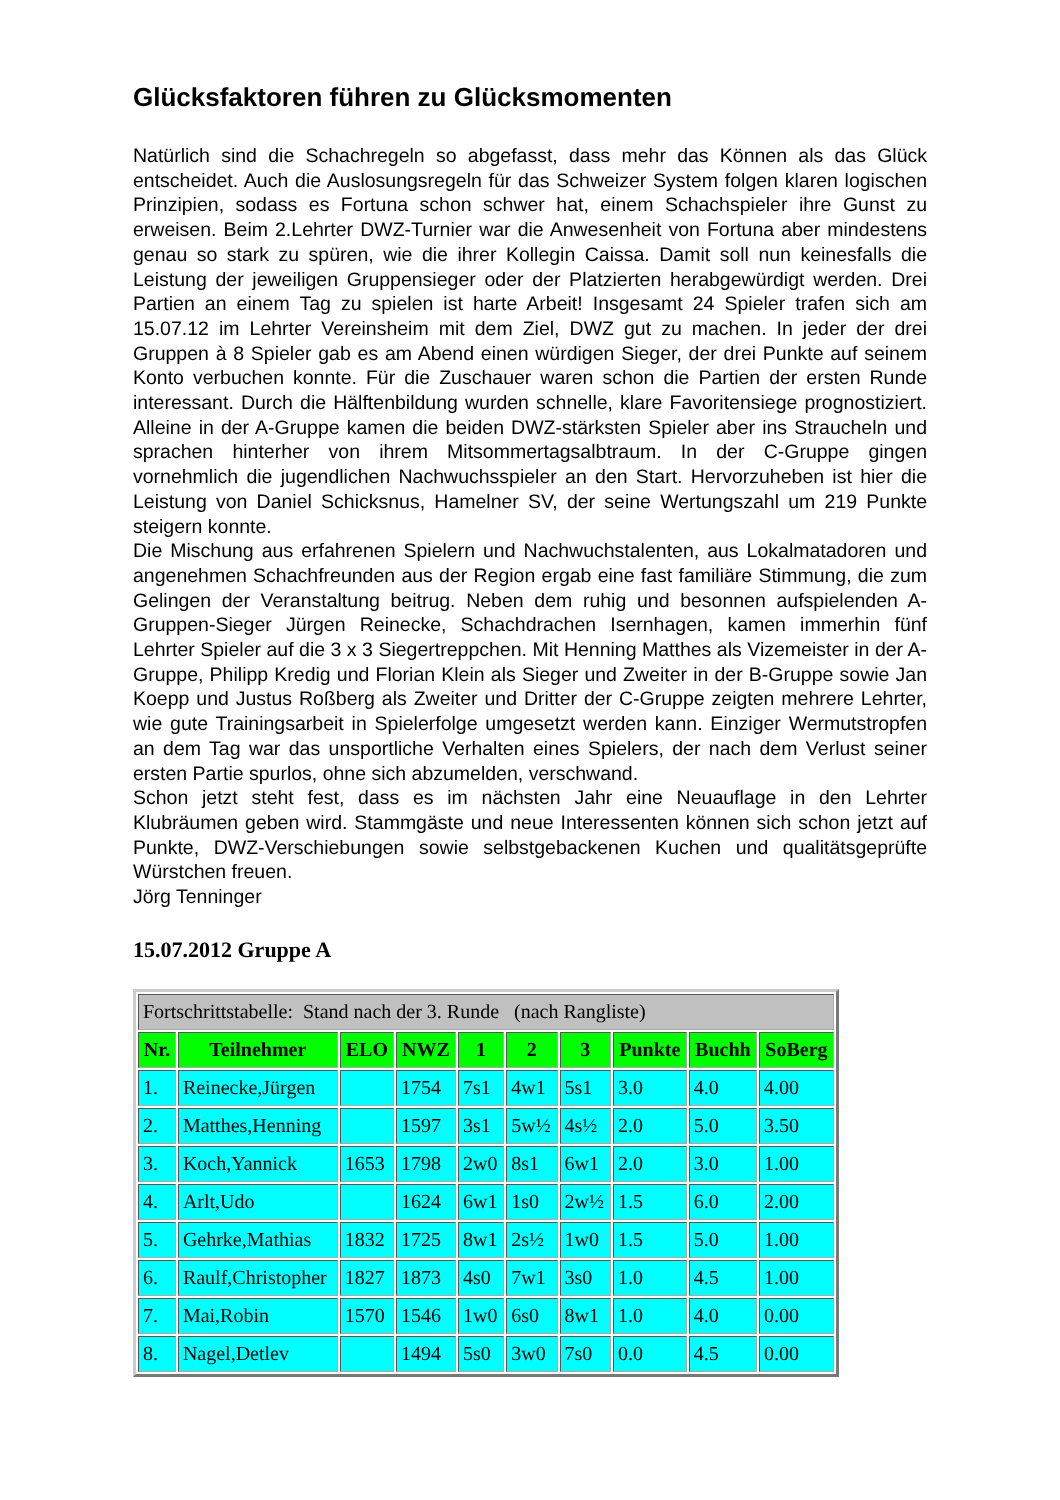Glücksfaktoren führen zu Glücksmomenten
Natürlich sind die Schachregeln so abgefasst, dass mehr das Können als das Glück entscheidet. Auch die Auslosungsregeln für das Schweizer System folgen klaren logischen Prinzipien, sodass es Fortuna schon schwer hat, einem Schachspieler ihre Gunst zu erweisen. Beim 2.Lehrter DWZ-Turnier war die Anwesenheit von Fortuna aber mindestens genau so stark zu spüren, wie die ihrer Kollegin Caissa. Damit soll nun keinesfalls die Leistung der jeweiligen Gruppensieger oder der Platzierten herabgewürdigt werden. Drei Partien an einem Tag zu spielen ist harte Arbeit! Insgesamt 24 Spieler trafen sich am 15.07.12 im Lehrter Vereinsheim mit dem Ziel, DWZ gut zu machen. In jeder der drei Gruppen à 8 Spieler gab es am Abend einen würdigen Sieger, der drei Punkte auf seinem Konto verbuchen konnte. Für die Zuschauer waren schon die Partien der ersten Runde interessant. Durch die Hälftenbildung wurden schnelle, klare Favoritensiege prognostiziert. Alleine in der A-Gruppe kamen die beiden DWZ-stärksten Spieler aber ins Straucheln und sprachen hinterher von ihrem Mitsommertagsalbtraum. In der C-Gruppe gingen vornehmlich die jugendlichen Nachwuchsspieler an den Start. Hervorzuheben ist hier die Leistung von Daniel Schicksnus, Hamelner SV, der seine Wertungszahl um 219 Punkte steigern konnte.
Die Mischung aus erfahrenen Spielern und Nachwuchstalenten, aus Lokalmatadoren und angenehmen Schachfreunden aus der Region ergab eine fast familiäre Stimmung, die zum Gelingen der Veranstaltung beitrug. Neben dem ruhig und besonnen aufspielenden A-Gruppen-Sieger Jürgen Reinecke, Schachdrachen Isernhagen, kamen immerhin fünf Lehrter Spieler auf die 3 x 3 Siegertreppchen. Mit Henning Matthes als Vizemeister in der A-Gruppe, Philipp Kredig und Florian Klein als Sieger und Zweiter in der B-Gruppe sowie Jan Koepp und Justus Roßberg als Zweiter und Dritter der C-Gruppe zeigten mehrere Lehrter, wie gute Trainingsarbeit in Spielerfolge umgesetzt werden kann. Einziger Wermutstropfen an dem Tag war das unsportliche Verhalten eines Spielers, der nach dem Verlust seiner ersten Partie spurlos, ohne sich abzumelden, verschwand.
Schon jetzt steht fest, dass es im nächsten Jahr eine Neuauflage in den Lehrter Klubräumen geben wird. Stammgäste und neue Interessenten können sich schon jetzt auf Punkte, DWZ-Verschiebungen sowie selbstgebackenen Kuchen und qualitätsgeprüfte Würstchen freuen.
Jörg Tenninger
15.07.2012 Gruppe A
| Fortschrittstabelle: Stand nach der 3. Runde (nach Rangliste) | | | | | | | | | |
| Nr. | Teilnehmer | ELO | NWZ | 1 | 2 | 3 | Punkte | Buchh | SoBerg |
| 1. | Reinecke,Jürgen | | 1754 | 7s1 | 4w1 | 5s1 | 3.0 | 4.0 | 4.00 |
| 2. | Matthes,Henning | | 1597 | 3s1 | 5w½ | 4s½ | 2.0 | 5.0 | 3.50 |
| 3. | Koch,Yannick | 1653 | 1798 | 2w0 | 8s1 | 6w1 | 2.0 | 3.0 | 1.00 |
| 4. | Arlt,Udo | | 1624 | 6w1 | 1s0 | 2w½ | 1.5 | 6.0 | 2.00 |
| 5. | Gehrke,Mathias | 1832 | 1725 | 8w1 | 2s½ | 1w0 | 1.5 | 5.0 | 1.00 |
| 6. | Raulf,Christopher | 1827 | 1873 | 4s0 | 7w1 | 3s0 | 1.0 | 4.5 | 1.00 |
| 7. | Mai,Robin | 1570 | 1546 | 1w0 | 6s0 | 8w1 | 1.0 | 4.0 | 0.00 |
| 8. | Nagel,Detlev | | 1494 | 5s0 | 3w0 | 7s0 | 0.0 | 4.5 | 0.00 |